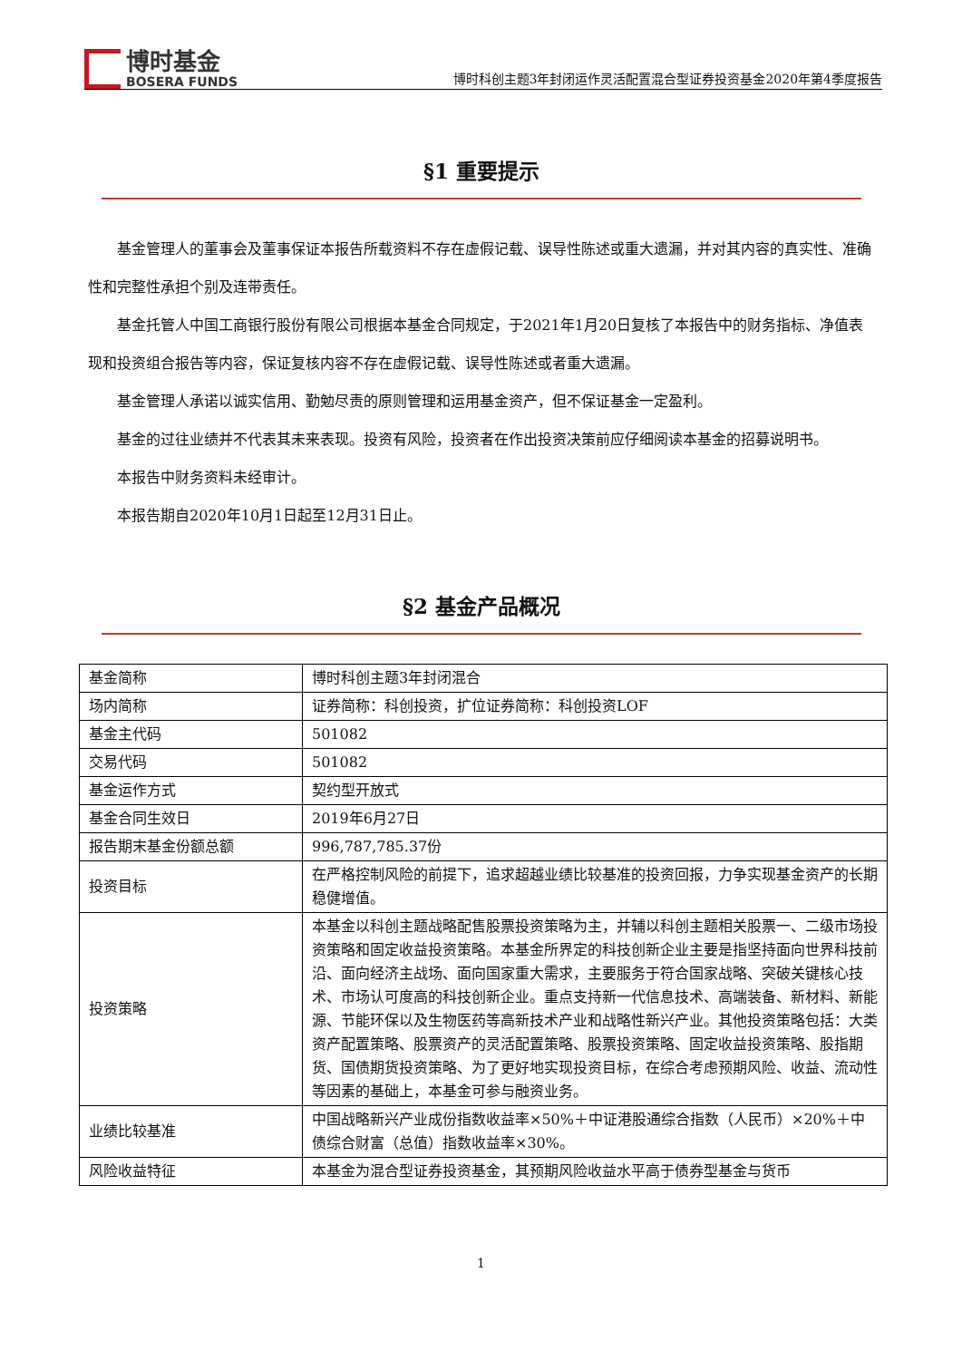博时基金
BOSERA FUNDS
博时科创主题3年封闭运作灵活配置混合型证券投资基金2020年第4季度报告
§1 重要提示
基金管理人的董事会及董事保证本报告所载资料不存在虚假记载、误导性陈述或重大遗漏，并对其内容的真实性、准确性和完整性承担个别及连带责任。
基金托管人中国工商银行股份有限公司根据本基金合同规定，于2021年1月20日复核了本报告中的财务指标、净值表现和投资组合报告等内容，保证复核内容不存在虚假记载、误导性陈述或者重大遗漏。
基金管理人承诺以诚实信用、勤勉尽责的原则管理和运用基金资产，但不保证基金一定盈利。
基金的过往业绩并不代表其未来表现。投资有风险，投资者在作出投资决策前应仔细阅读本基金的招募说明书。
本报告中财务资料未经审计。
本报告期自2020年10月1日起至12月31日止。
§2 基金产品概况
| 基金简称 | 博时科创主题3年封闭混合 |
| 场内简称 | 证券简称：科创投资，扩位证券简称：科创投资LOF |
| 基金主代码 | 501082 |
| 交易代码 | 501082 |
| 基金运作方式 | 契约型开放式 |
| 基金合同生效日 | 2019年6月27日 |
| 报告期末基金份额总额 | 996,787,785.37份 |
| 投资目标 | 在严格控制风险的前提下，追求超越业绩比较基准的投资回报，力争实现基金资产的长期稳健增值。 |
| 投资策略 | 本基金以科创主题战略配售股票投资策略为主，并辅以科创主题相关股票一、二级市场投资策略和固定收益投资策略。本基金所界定的科技创新企业主要是指坚持面向世界科技前沿、面向经济主战场、面向国家重大需求，主要服务于符合国家战略、突破关键核心技术、市场认可度高的科技创新企业。重点支持新一代信息技术、高端装备、新材料、新能源、节能环保以及生物医药等高新技术产业和战略性新兴产业。其他投资策略包括：大类资产配置策略、股票资产的灵活配置策略、股票投资策略、固定收益投资策略、股指期货、国债期货投资策略、为了更好地实现投资目标，在综合考虑预期风险、收益、流动性等因素的基础上，本基金可参与融资业务。 |
| 业绩比较基准 | 中国战略新兴产业成份指数收益率×50%＋中证港股通综合指数（人民币）×20%＋中债综合财富（总值）指数收益率×30%。 |
| 风险收益特征 | 本基金为混合型证券投资基金，其预期风险收益水平高于债券型基金与货币 |
1